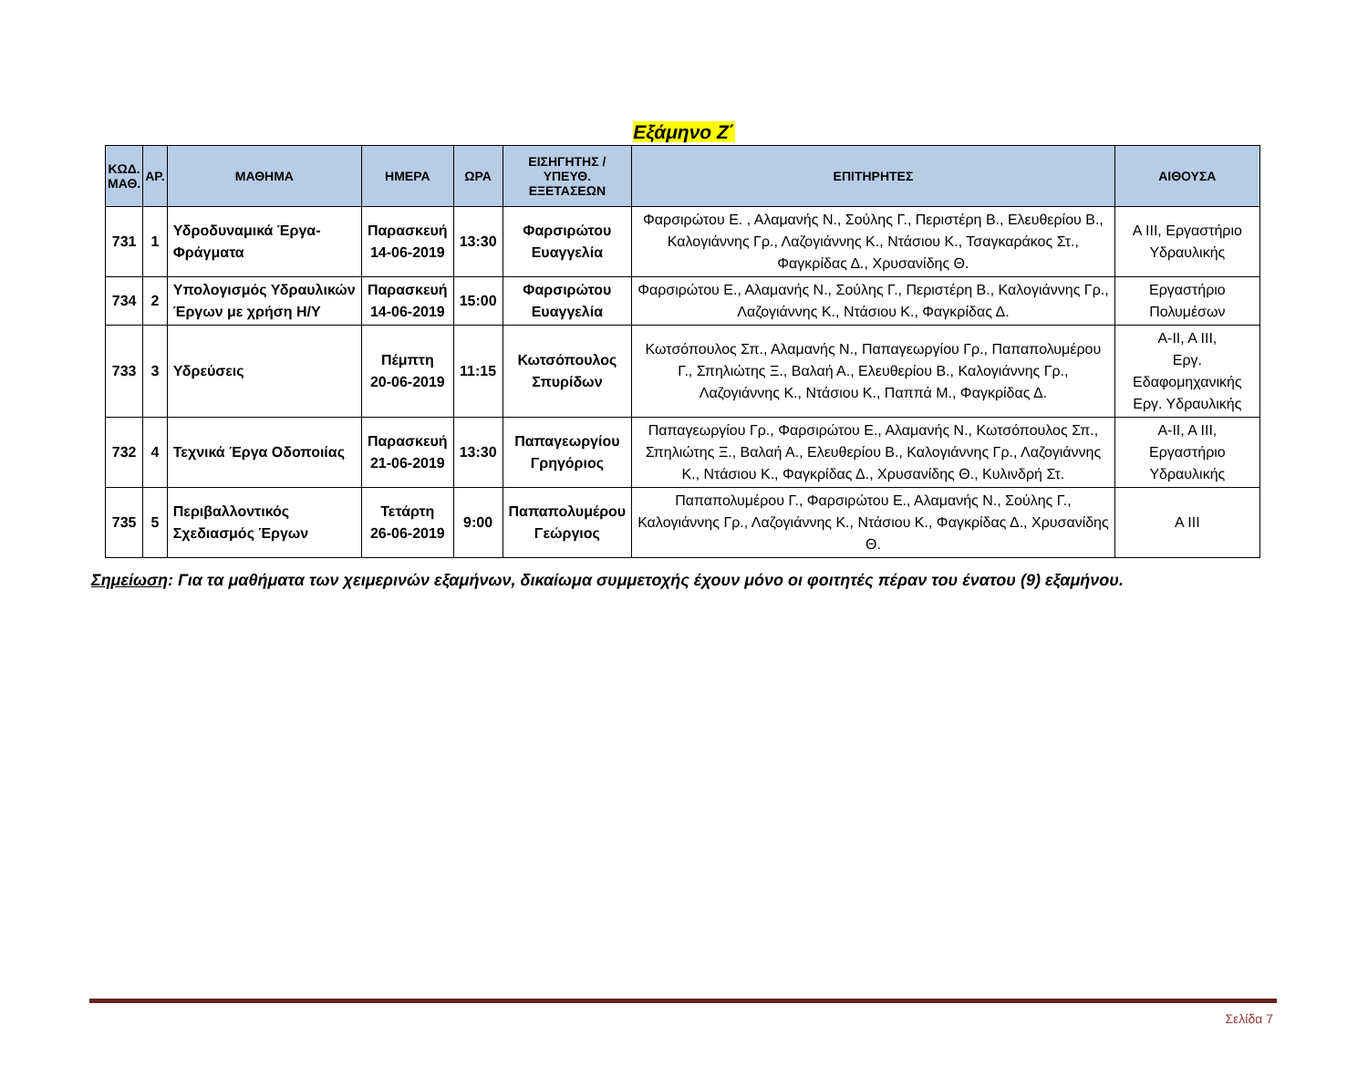Εξάμηνο Ζ΄
| ΚΩΔ. ΜΑΘ. | ΑΡ. | ΜΑΘΗΜΑ | ΗΜΕΡΑ | ΩΡΑ | ΕΙΣΗΓΗΤΗΣ / ΥΠΕΥΘ. ΕΞΕΤΑΣΕΩΝ | ΕΠΙΤΗΡΗΤΕΣ | ΑΙΘΟΥΣΑ |
| --- | --- | --- | --- | --- | --- | --- | --- |
| 731 | 1 | Υδροδυναμικά Έργα-Φράγματα | Παρασκευή 14-06-2019 | 13:30 | Φαρσιρώτου Ευαγγελία | Φαρσιρώτου Ε. , Αλαμανής Ν., Σούλης Γ., Περιστέρη Β., Ελευθερίου Β., Καλογιάννης Γρ., Λαζογιάννης Κ., Ντάσιου Κ., Τσαγκαράκος Στ., Φαγκρίδας Δ., Χρυσανίδης Θ. | Α ΙΙΙ, Εργαστήριο Υδραυλικής |
| 734 | 2 | Υπολογισμός Υδραυλικών Έργων με χρήση Η/Υ | Παρασκευή 14-06-2019 | 15:00 | Φαρσιρώτου Ευαγγελία | Φαρσιρώτου Ε., Αλαμανής Ν., Σούλης Γ., Περιστέρη Β., Καλογιάννης Γρ., Λαζογιάννης Κ., Ντάσιου Κ., Φαγκρίδας Δ. | Εργαστήριο Πολυμέσων |
| 733 | 3 | Υδρεύσεις | Πέμπτη 20-06-2019 | 11:15 | Κωτσόπουλος Σπυρίδων | Κωτσόπουλος Σπ., Αλαμανής Ν., Παπαγεωργίου Γρ., Παπαπολυμέρου Γ., Σπηλιώτης Ξ., Βαλαή Α., Ελευθερίου Β., Καλογιάννης Γρ., Λαζογιάννης Κ., Ντάσιου Κ., Παππά Μ., Φαγκρίδας Δ. | Α-ΙΙ, Α ΙΙΙ, Εργ. Εδαφομηχανικής Εργ. Υδραυλικής |
| 732 | 4 | Τεχνικά Έργα Οδοποιίας | Παρασκευή 21-06-2019 | 13:30 | Παπαγεωργίου Γρηγόριος | Παπαγεωργίου Γρ., Φαρσιρώτου Ε., Αλαμανής Ν., Κωτσόπουλος Σπ., Σπηλιώτης Ξ., Βαλαή Α., Ελευθερίου Β., Καλογιάννης Γρ., Λαζογιάννης Κ., Ντάσιου Κ., Φαγκρίδας Δ., Χρυσανίδης Θ., Κυλινδρή Στ. | Α-ΙΙ, Α ΙΙΙ, Εργαστήριο Υδραυλικής |
| 735 | 5 | Περιβαλλοντικός Σχεδιασμός Έργων | Τετάρτη 26-06-2019 | 9:00 | Παπαπολυμέρου Γεώργιος | Παπαπολυμέρου Γ., Φαρσιρώτου Ε., Αλαμανής Ν., Σούλης Γ., Καλογιάννης Γρ., Λαζογιάννης Κ., Ντάσιου Κ., Φαγκρίδας Δ., Χρυσανίδης Θ. | Α ΙΙΙ |
Σημείωση: Για τα μαθήματα των χειμερινών εξαμήνων, δικαίωμα συμμετοχής έχουν μόνο οι φοιτητές πέραν του ένατου (9) εξαμήνου.
Σελίδα 7